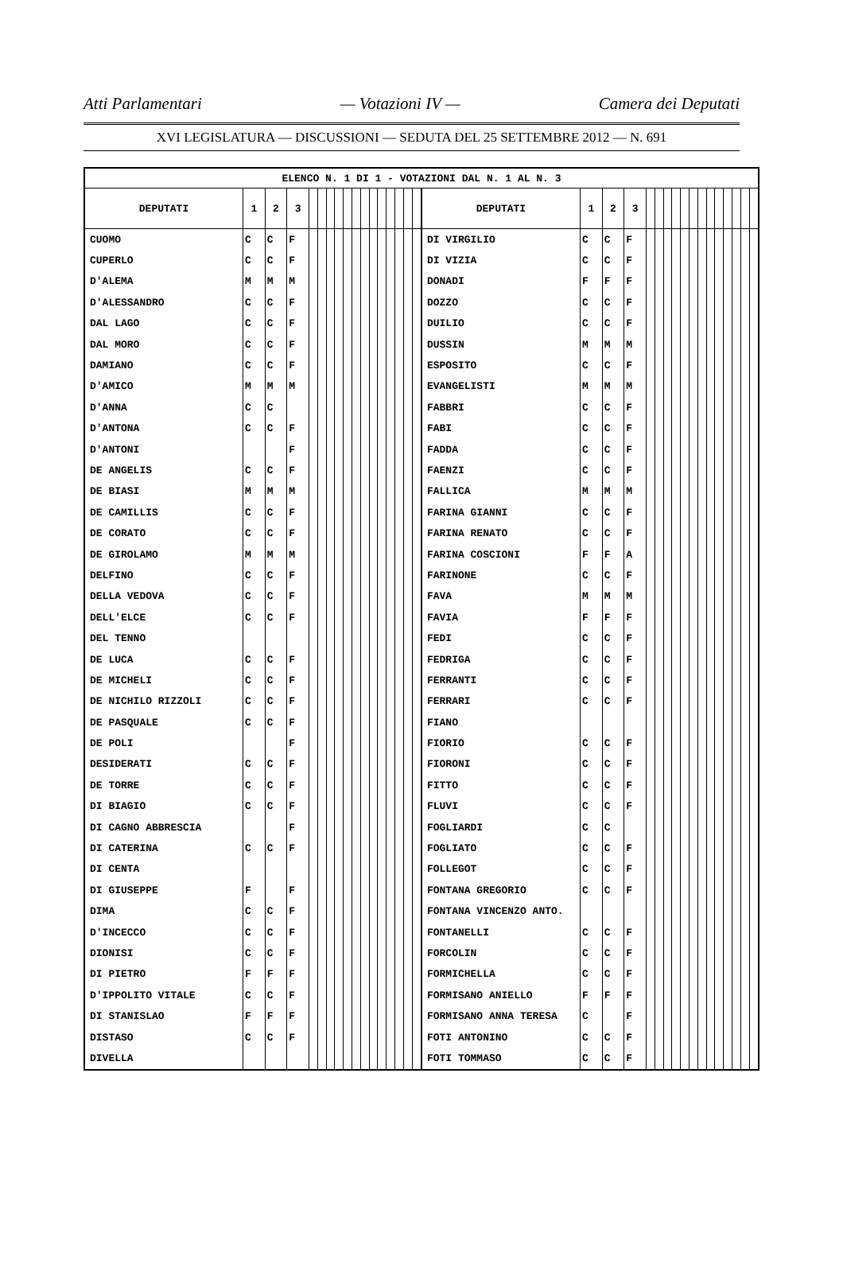Atti Parlamentari — Votazioni IV — Camera dei Deputati
XVI LEGISLATURA — DISCUSSIONI — SEDUTA DEL 25 SETTEMBRE 2012 — N. 691
| ELENCO N. 1 DI 1 - VOTAZIONI DAL N. 1 AL N. 3 | | | | | | | | | | | | | | | | | | | | | | | | | | | | | | | | | |
| DEPUTATI | 1 | 2 | 3 | | | | | | | | | | | | | | DEPUTATI | 1 | 2 | 3 | | | | | | | | | | | | | |
| CUOMO | C | C | F | | | | | | | | | | | | | | DI VIRGILIO | C | C | F | | | | | | | | | | | | | |
| CUPERLO | C | C | F | | | | | | | | | | | | | | DI VIZIA | C | C | F | | | | | | | | | | | | | |
| D'ALEMA | M | M | M | | | | | | | | | | | | | | DONADI | F | F | F | | | | | | | | | | | | | |
| D'ALESSANDRO | C | C | F | | | | | | | | | | | | | | DOZZO | C | C | F | | | | | | | | | | | | | |
| DAL LAGO | C | C | F | | | | | | | | | | | | | | DUILIO | C | C | F | | | | | | | | | | | | | |
| DAL MORO | C | C | F | | | | | | | | | | | | | | DUSSIN | M | M | M | | | | | | | | | | | | | |
| DAMIANO | C | C | F | | | | | | | | | | | | | | ESPOSITO | C | C | F | | | | | | | | | | | | | |
| D'AMICO | M | M | M | | | | | | | | | | | | | | EVANGELISTI | M | M | M | | | | | | | | | | | | | |
| D'ANNA | C | C | | | | | | | | | | | | | | | FABBRI | C | C | F | | | | | | | | | | | | | |
| D'ANTONA | C | C | F | | | | | | | | | | | | | | FABI | C | C | F | | | | | | | | | | | | | |
| D'ANTONI | | | F | | | | | | | | | | | | | | FADDA | C | C | F | | | | | | | | | | | | | |
| DE ANGELIS | C | C | F | | | | | | | | | | | | | | FAENZI | C | C | F | | | | | | | | | | | | | |
| DE BIASI | M | M | M | | | | | | | | | | | | | | FALLICA | M | M | M | | | | | | | | | | | | | |
| DE CAMILLIS | C | C | F | | | | | | | | | | | | | | FARINA GIANNI | C | C | F | | | | | | | | | | | | | |
| DE CORATO | C | C | F | | | | | | | | | | | | | | FARINA RENATO | C | C | F | | | | | | | | | | | | | |
| DE GIROLAMO | M | M | M | | | | | | | | | | | | | | FARINA COSCIONI | F | F | A | | | | | | | | | | | | | |
| DELFINO | C | C | F | | | | | | | | | | | | | | FARINONE | C | C | F | | | | | | | | | | | | | |
| DELLA VEDOVA | C | C | F | | | | | | | | | | | | | | FAVA | M | M | M | | | | | | | | | | | | | |
| DELL'ELCE | C | C | F | | | | | | | | | | | | | | FAVIA | F | F | F | | | | | | | | | | | | | |
| DEL TENNO | | | | | | | | | | | | | | | | | FEDI | C | C | F | | | | | | | | | | | | | |
| DE LUCA | C | C | F | | | | | | | | | | | | | | FEDRIGA | C | C | F | | | | | | | | | | | | | |
| DE MICHELI | C | C | F | | | | | | | | | | | | | | FERRANTI | C | C | F | | | | | | | | | | | | | |
| DE NICHILO RIZZOLI | C | C | F | | | | | | | | | | | | | | FERRARI | C | C | F | | | | | | | | | | | | | |
| DE PASQUALE | C | C | F | | | | | | | | | | | | | | FIANO | | | | | | | | | | | | | | | | |
| DE POLI | | | F | | | | | | | | | | | | | | FIORIO | C | C | F | | | | | | | | | | | | | |
| DESIDERATI | C | C | F | | | | | | | | | | | | | | FIORONI | C | C | F | | | | | | | | | | | | | |
| DE TORRE | C | C | F | | | | | | | | | | | | | | FITTO | C | C | F | | | | | | | | | | | | | |
| DI BIAGIO | C | C | F | | | | | | | | | | | | | | FLUVI | C | C | F | | | | | | | | | | | | | |
| DI CAGNO ABBRESCIA | | | F | | | | | | | | | | | | | | FOGLIARDI | C | C | | | | | | | | | | | | | | |
| DI CATERINA | C | C | F | | | | | | | | | | | | | | FOGLIATO | C | C | F | | | | | | | | | | | | | |
| DI CENTA | | | | | | | | | | | | | | | | | FOLLEGOT | C | C | F | | | | | | | | | | | | | |
| DI GIUSEPPE | F | | F | | | | | | | | | | | | | | FONTANA GREGORIO | C | C | F | | | | | | | | | | | | | |
| DIMA | C | C | F | | | | | | | | | | | | | | FONTANA VINCENZO ANTO. | | | | | | | | | | | | | | | | |
| D'INCECCO | C | C | F | | | | | | | | | | | | | | FONTANELLI | C | C | F | | | | | | | | | | | | | |
| DIONISI | C | C | F | | | | | | | | | | | | | | FORCOLIN | C | C | F | | | | | | | | | | | | | |
| DI PIETRO | F | F | F | | | | | | | | | | | | | | FORMICHELLA | C | C | F | | | | | | | | | | | | | |
| D'IPPOLITO VITALE | C | C | F | | | | | | | | | | | | | | FORMISANO ANIELLO | F | F | F | | | | | | | | | | | | | |
| DI STANISLAO | F | F | F | | | | | | | | | | | | | | FORMISANO ANNA TERESA | C | | F | | | | | | | | | | | | | |
| DISTASO | C | C | F | | | | | | | | | | | | | | FOTI ANTONINO | C | C | F | | | | | | | | | | | | | |
| DIVELLA | | | | | | | | | | | | | | | | | FOTI TOMMASO | C | C | F | | | | | | | | | | | | | |